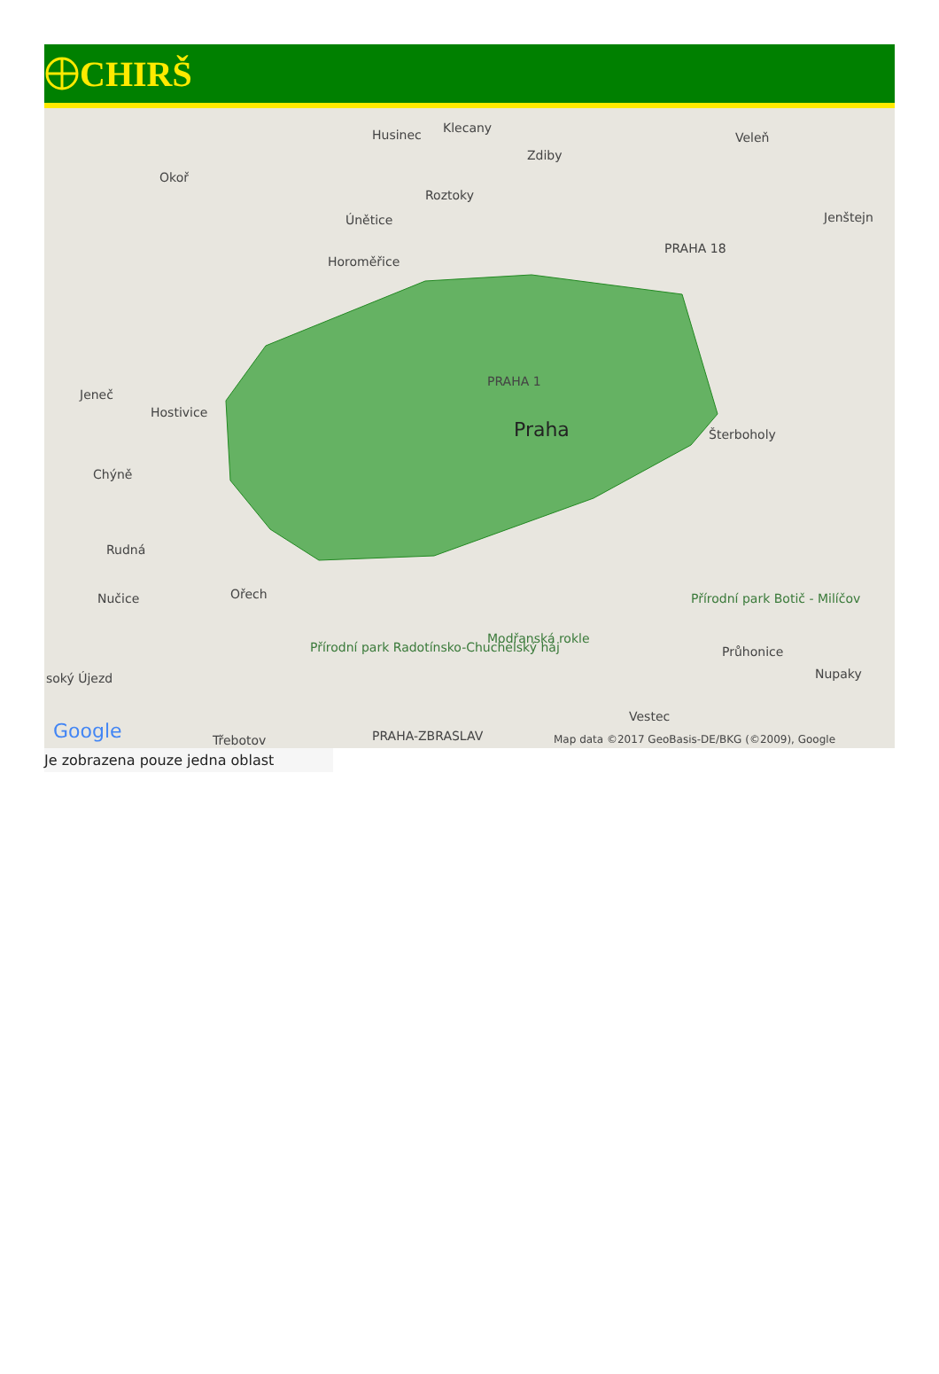CHIRŠ
Husinec Klecany
Zdiby
Veleň
Okoř
Roztoky
Únětice Jenštejn
Horoměřice
PRAHA 18
Jeneč
Hostivice
PRAHA 1
Praha Šterboholy
Chýně
Rudná
Nučice Ořech
Přírodní park Radotínsko-Chuchelský háj
Modřanská rokle
Přírodní park Botič - Milíčov
Průhonice
Nupaky soký Újezd
Třebotov PRAHA-ZBRASLAV
Vestec
Google Map data ©2017 GeoBasis-DE/BKG (©2009), Google
Je zobrazena pouze jedna oblast